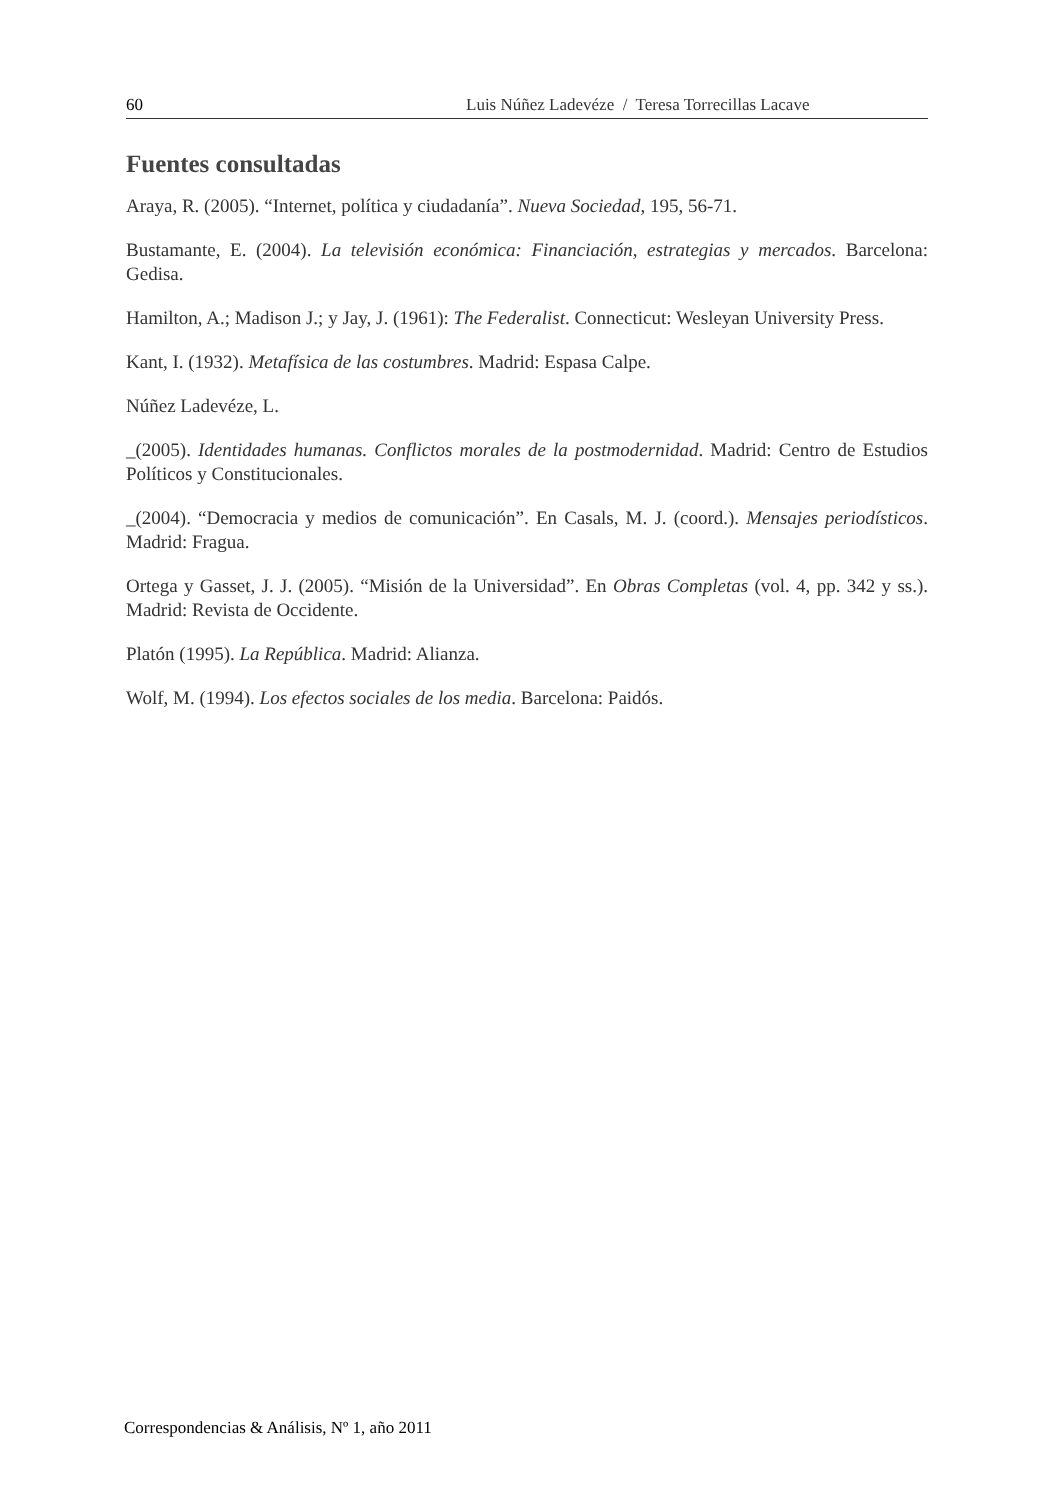60 Luis Núñez Ladevéze / Teresa Torrecillas Lacave
Fuentes consultadas
Araya, R. (2005). “Internet, política y ciudadanía”. Nueva Sociedad, 195, 56-71.
Bustamante, E. (2004). La televisión económica: Financiación, estrategias y mercados. Barcelona: Gedisa.
Hamilton, A.; Madison J.; y Jay, J. (1961): The Federalist. Connecticut: Wesleyan University Press.
Kant, I. (1932). Metafísica de las costumbres. Madrid: Espasa Calpe.
Núñez Ladevéze, L.
_(2005). Identidades humanas. Conflictos morales de la postmodernidad. Madrid: Centro de Estudios Políticos y Constitucionales.
_(2004). “Democracia y medios de comunicación”. En Casals, M. J. (coord.). Mensajes periodísticos. Madrid: Fragua.
Ortega y Gasset, J. J. (2005). “Misión de la Universidad”. En Obras Completas (vol. 4, pp. 342 y ss.). Madrid: Revista de Occidente.
Platón (1995). La República. Madrid: Alianza.
Wolf, M. (1994). Los efectos sociales de los media. Barcelona: Paidós.
Correspondencias & Análisis, Nº 1, año 2011